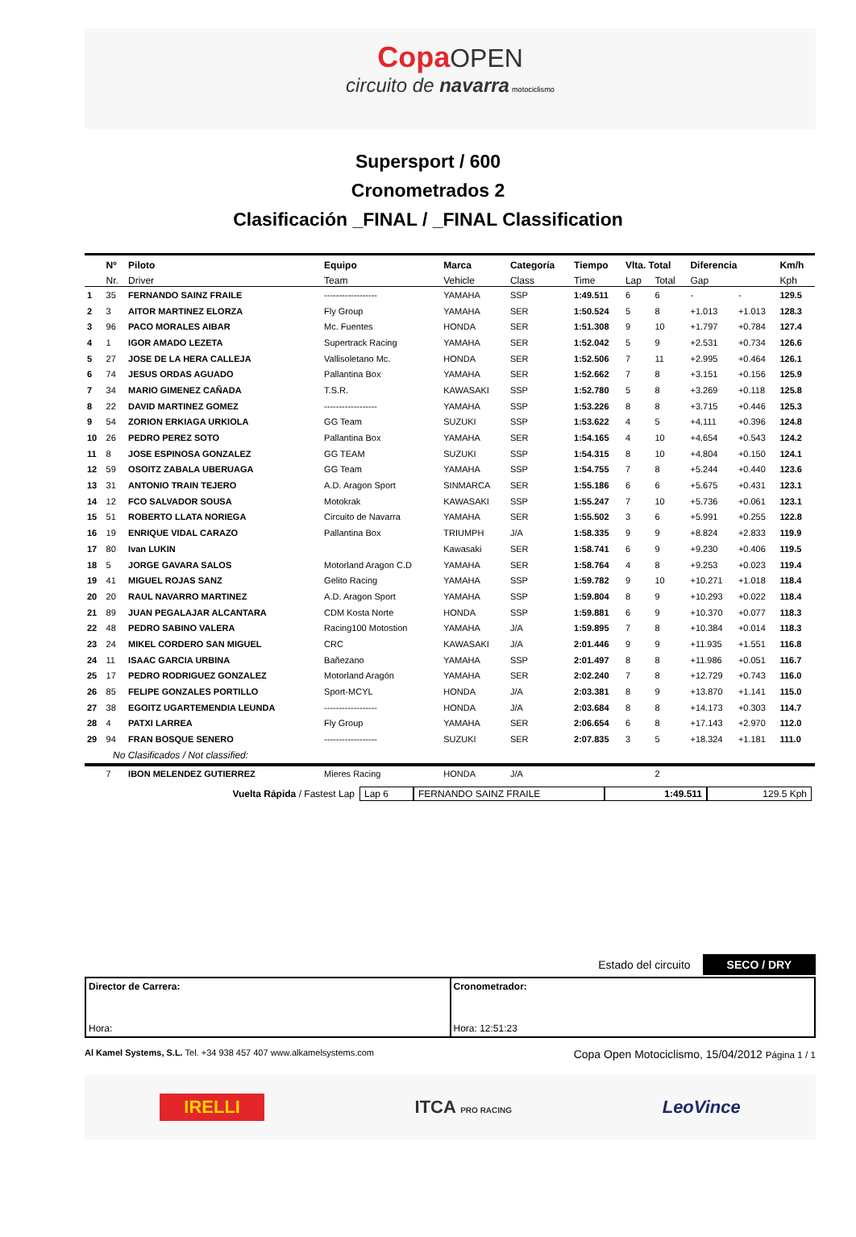Copa OPEN
circuito de navarra motociclismo
Supersport / 600
Cronometrados 2
Clasificación _FINAL / _FINAL Classification
| | Nº | Piloto | Equipo | Marca | Categoría | Tiempo | Vlta. Total | | Diferencia | | Km/h |
| --- | --- | --- | --- | --- | --- | --- | --- | --- | --- | --- | --- |
| | Nr. | Driver | Team | Vehicle | Class | Time | Lap | Total | Gap | | Kph |
| 1 | 35 | FERNANDO SAINZ FRAILE | ------------------ | YAMAHA | SSP | 1:49.511 | 6 | 6 | - | - | 129.5 |
| 2 | 3 | AITOR MARTINEZ ELORZA | Fly Group | YAMAHA | SER | 1:50.524 | 5 | 8 | +1.013 | +1.013 | 128.3 |
| 3 | 96 | PACO MORALES AIBAR | Mc. Fuentes | HONDA | SER | 1:51.308 | 9 | 10 | +1.797 | +0.784 | 127.4 |
| 4 | 1 | IGOR AMADO LEZETA | Supertrack Racing | YAMAHA | SER | 1:52.042 | 5 | 9 | +2.531 | +0.734 | 126.6 |
| 5 | 27 | JOSE DE LA HERA CALLEJA | Vallisoletano Mc. | HONDA | SER | 1:52.506 | 7 | 11 | +2.995 | +0.464 | 126.1 |
| 6 | 74 | JESUS ORDAS AGUADO | Pallantina Box | YAMAHA | SER | 1:52.662 | 7 | 8 | +3.151 | +0.156 | 125.9 |
| 7 | 34 | MARIO GIMENEZ CAÑADA | T.S.R. | KAWASAKI | SSP | 1:52.780 | 5 | 8 | +3.269 | +0.118 | 125.8 |
| 8 | 22 | DAVID MARTINEZ GOMEZ | ------------------ | YAMAHA | SSP | 1:53.226 | 8 | 8 | +3.715 | +0.446 | 125.3 |
| 9 | 54 | ZORION ERKIAGA URKIOLA | GG Team | SUZUKI | SSP | 1:53.622 | 4 | 5 | +4.111 | +0.396 | 124.8 |
| 10 | 26 | PEDRO PEREZ SOTO | Pallantina Box | YAMAHA | SER | 1:54.165 | 4 | 10 | +4.654 | +0.543 | 124.2 |
| 11 | 8 | JOSE ESPINOSA GONZALEZ | GG TEAM | SUZUKI | SSP | 1:54.315 | 8 | 10 | +4.804 | +0.150 | 124.1 |
| 12 | 59 | OSOITZ ZABALA UBERUAGA | GG Team | YAMAHA | SSP | 1:54.755 | 7 | 8 | +5.244 | +0.440 | 123.6 |
| 13 | 31 | ANTONIO TRAIN TEJERO | A.D. Aragon Sport | SINMARCA | SER | 1:55.186 | 6 | 6 | +5.675 | +0.431 | 123.1 |
| 14 | 12 | FCO SALVADOR SOUSA | Motokrak | KAWASAKI | SSP | 1:55.247 | 7 | 10 | +5.736 | +0.061 | 123.1 |
| 15 | 51 | ROBERTO LLATA NORIEGA | Circuito de Navarra | YAMAHA | SER | 1:55.502 | 3 | 6 | +5.991 | +0.255 | 122.8 |
| 16 | 19 | ENRIQUE VIDAL CARAZO | Pallantina Box | TRIUMPH | J/A | 1:58.335 | 9 | 9 | +8.824 | +2.833 | 119.9 |
| 17 | 80 | Ivan LUKIN | | Kawasaki | SER | 1:58.741 | 6 | 9 | +9.230 | +0.406 | 119.5 |
| 18 | 5 | JORGE GAVARA SALOS | Motorland Aragon C.D | YAMAHA | SER | 1:58.764 | 4 | 8 | +9.253 | +0.023 | 119.4 |
| 19 | 41 | MIGUEL ROJAS SANZ | Gelito Racing | YAMAHA | SSP | 1:59.782 | 9 | 10 | +10.271 | +1.018 | 118.4 |
| 20 | 20 | RAUL NAVARRO MARTINEZ | A.D. Aragon Sport | YAMAHA | SSP | 1:59.804 | 8 | 9 | +10.293 | +0.022 | 118.4 |
| 21 | 89 | JUAN PEGALAJAR ALCANTARA | CDM Kosta Norte | HONDA | SSP | 1:59.881 | 6 | 9 | +10.370 | +0.077 | 118.3 |
| 22 | 48 | PEDRO SABINO VALERA | Racing100 Motostion | YAMAHA | J/A | 1:59.895 | 7 | 8 | +10.384 | +0.014 | 118.3 |
| 23 | 24 | MIKEL CORDERO SAN MIGUEL | CRC | KAWASAKI | J/A | 2:01.446 | 9 | 9 | +11.935 | +1.551 | 116.8 |
| 24 | 11 | ISAAC GARCIA URBINA | Bañezano | YAMAHA | SSP | 2:01.497 | 8 | 8 | +11.986 | +0.051 | 116.7 |
| 25 | 17 | PEDRO RODRIGUEZ GONZALEZ | Motorland Aragón | YAMAHA | SER | 2:02.240 | 7 | 8 | +12.729 | +0.743 | 116.0 |
| 26 | 85 | FELIPE GONZALES PORTILLO | Sport-MCYL | HONDA | J/A | 2:03.381 | 8 | 9 | +13.870 | +1.141 | 115.0 |
| 27 | 38 | EGOITZ UGARTEMENDIA LEUNDA | ------------------ | HONDA | J/A | 2:03.684 | 8 | 8 | +14.173 | +0.303 | 114.7 |
| 28 | 4 | PATXI LARREA | Fly Group | YAMAHA | SER | 2:06.654 | 6 | 8 | +17.143 | +2.970 | 112.0 |
| 29 | 94 | FRAN BOSQUE SENERO | ------------------ | SUZUKI | SER | 2:07.835 | 3 | 5 | +18.324 | +1.181 | 111.0 |
| No Clasificados / Not classified: | | | | | | | | | | | |
| | 7 | IBON MELENDEZ GUTIERREZ | Mieres Racing | HONDA | J/A | | | 2 | | | |
Vuelta Rápida / Fastest Lap Lap 6 FERNANDO SAINZ FRAILE 1:49.511 129.5 Kph
Estado del circuito SECO / DRY
Director de Carrera:
Hora:
Cronometrador:
Hora: 12:51:23
Al Kamel Systems, S.L. Tel. +34 938 457 407 www.alkamelsystems.com Copa Open Motociclismo, 15/04/2012 Página 1 / 1
IRELLI ITCA PRO RACING LeoVince